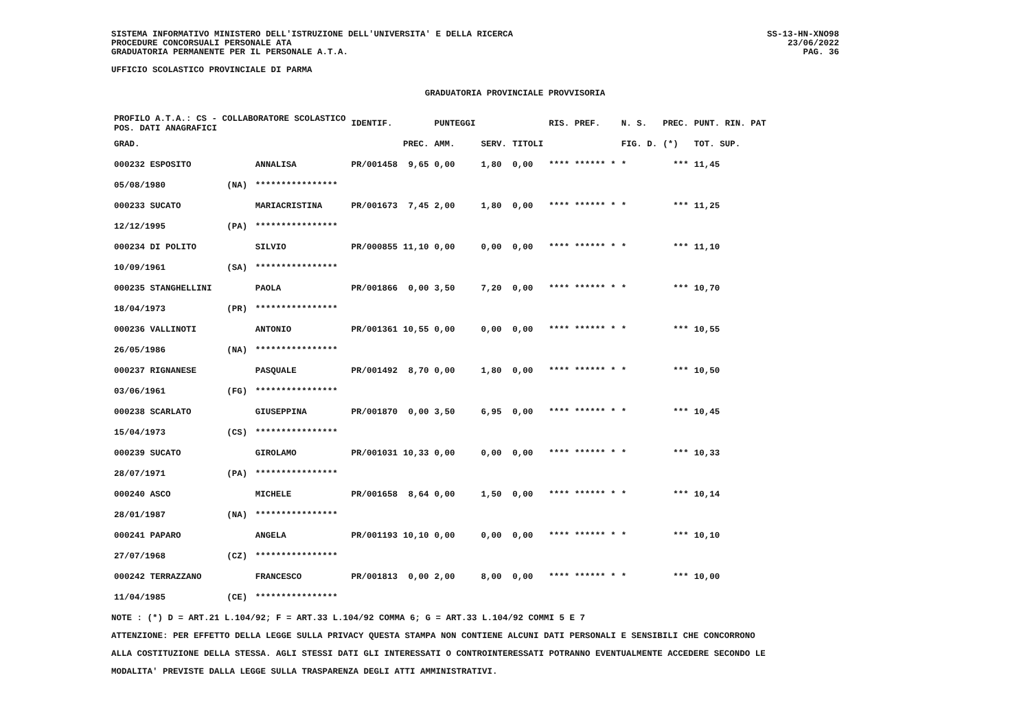SISTEMA INFORMATIVO MINISTERO DELL'ISTRUZIONE DELL'UNIVERSITA' E DELLA RICERCA
PROCEDURE CONCORSUALI PERSONALE ATA
GRADUATORIA PERMANENTE PER IL PERSONALE A.T.A.
UFFICIO SCOLASTICO PROVINCIALE DI PARMA
SS-13-HN-XNO98
23/06/2022
PAG. 36
GRADUATORIA PROVINCIALE PROVVISORIA
| PROFILO A.T.A.: CS - COLLABORATORE SCOLASTICO POS. DATI ANAGRAFICI | | | IDENTIF. | | PUNTEGGI | | | RIS. PREF. | N. S. | PREC. | PUNT. RIN. PAT |
| --- | --- | --- | --- | --- | --- | --- | --- | --- | --- | --- | --- |
| GRAD. | | | | PREC. | AMM. | SERV. | TITOLI | | FIG. D. | (*) | TOT. SUP. |
| 000232 ESPOSITO | | ANNALISA | PR/001458 | 9,65 | 0,00 | 1,80 | 0,00 | **** ****** * | * | *** | 11,45 |
| 05/08/1980 | (NA) | **************** | | | | | | | | | |
| 000233 SUCATO | | MARIACRISTINA | PR/001673 | 7,45 | 2,00 | 1,80 | 0,00 | **** ****** * | * | *** | 11,25 |
| 12/12/1995 | (PA) | **************** | | | | | | | | | |
| 000234 DI POLITO | | SILVIO | PR/000855 | 11,10 | 0,00 | 0,00 | 0,00 | **** ****** * | * | *** | 11,10 |
| 10/09/1961 | (SA) | **************** | | | | | | | | | |
| 000235 STANGHELLINI | | PAOLA | PR/001866 | 0,00 | 3,50 | 7,20 | 0,00 | **** ****** * | * | *** | 10,70 |
| 18/04/1973 | (PR) | **************** | | | | | | | | | |
| 000236 VALLINOTI | | ANTONIO | PR/001361 | 10,55 | 0,00 | 0,00 | 0,00 | **** ****** * | * | *** | 10,55 |
| 26/05/1986 | (NA) | **************** | | | | | | | | | |
| 000237 RIGNANESE | | PASQUALE | PR/001492 | 8,70 | 0,00 | 1,80 | 0,00 | **** ****** * | * | *** | 10,50 |
| 03/06/1961 | (FG) | **************** | | | | | | | | | |
| 000238 SCARLATO | | GIUSEPPINA | PR/001870 | 0,00 | 3,50 | 6,95 | 0,00 | **** ****** * | * | *** | 10,45 |
| 15/04/1973 | (CS) | **************** | | | | | | | | | |
| 000239 SUCATO | | GIROLAMO | PR/001031 | 10,33 | 0,00 | 0,00 | 0,00 | **** ****** * | * | *** | 10,33 |
| 28/07/1971 | (PA) | **************** | | | | | | | | | |
| 000240 ASCO | | MICHELE | PR/001658 | 8,64 | 0,00 | 1,50 | 0,00 | **** ****** * | * | *** | 10,14 |
| 28/01/1987 | (NA) | **************** | | | | | | | | | |
| 000241 PAPARO | | ANGELA | PR/001193 | 10,10 | 0,00 | 0,00 | 0,00 | **** ****** * | * | *** | 10,10 |
| 27/07/1968 | (CZ) | **************** | | | | | | | | | |
| 000242 TERRAZZANO | | FRANCESCO | PR/001813 | 0,00 | 2,00 | 8,00 | 0,00 | **** ****** * | * | *** | 10,00 |
| 11/04/1985 | (CE) | **************** | | | | | | | | | |
NOTE : (*) D = ART.21 L.104/92; F = ART.33 L.104/92 COMMA 6; G = ART.33 L.104/92 COMMI 5 E 7
ATTENZIONE: PER EFFETTO DELLA LEGGE SULLA PRIVACY QUESTA STAMPA NON CONTIENE ALCUNI DATI PERSONALI E SENSIBILI CHE CONCORRONO
ALLA COSTITUZIONE DELLA STESSA. AGLI STESSI DATI GLI INTERESSATI O CONTROINTERESSATI POTRANNO EVENTUALMENTE ACCEDERE SECONDO LE
MODALITA' PREVISTE DALLA LEGGE SULLA TRASPARENZA DEGLI ATTI AMMINISTRATIVI.